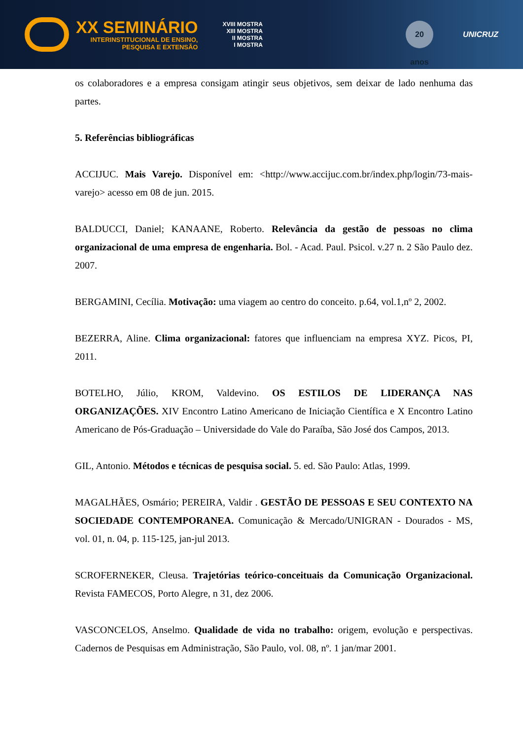XX SEMINÁRIO
INTERINSTITUCIONAL DE ENSINO,
PESQUISA E EXTENSÃO
XVIII MOSTRA
XIII MOSTRA
II MOSTRA
I MOSTRA
20 anos
UNICRUZ
os colaboradores e a empresa consigam atingir seus objetivos, sem deixar de lado nenhuma das partes.
5. Referências bibliográficas
ACCIJUC. Mais Varejo. Disponível em: <http://www.accijuc.com.br/index.php/login/73-mais-varejo> acesso em 08 de jun. 2015.
BALDUCCI, Daniel; KANAANE, Roberto. Relevância da gestão de pessoas no clima organizacional de uma empresa de engenharia. Bol. - Acad. Paul. Psicol. v.27 n. 2 São Paulo dez. 2007.
BERGAMINI, Cecília. Motivação: uma viagem ao centro do conceito. p.64, vol.1,nº 2, 2002.
BEZERRA, Aline. Clima organizacional: fatores que influenciam na empresa XYZ. Picos, PI, 2011.
BOTELHO, Júlio, KROM, Valdevino. OS ESTILOS DE LIDERANÇA NAS ORGANIZAÇÕES. XIV Encontro Latino Americano de Iniciação Científica e X Encontro Latino Americano de Pós-Graduação – Universidade do Vale do Paraíba, São José dos Campos, 2013.
GIL, Antonio. Métodos e técnicas de pesquisa social. 5. ed. São Paulo: Atlas, 1999.
MAGALHÃES, Osmário; PEREIRA, Valdir . GESTÃO DE PESSOAS E SEU CONTEXTO NA SOCIEDADE CONTEMPORANEA. Comunicação & Mercado/UNIGRAN - Dourados - MS, vol. 01, n. 04, p. 115-125, jan-jul 2013.
SCROFERNEKER, Cleusa. Trajetórias teórico-conceituais da Comunicação Organizacional. Revista FAMECOS, Porto Alegre, n 31, dez 2006.
VASCONCELOS, Anselmo. Qualidade de vida no trabalho: origem, evolução e perspectivas. Cadernos de Pesquisas em Administração, São Paulo, vol. 08, nº. 1 jan/mar 2001.